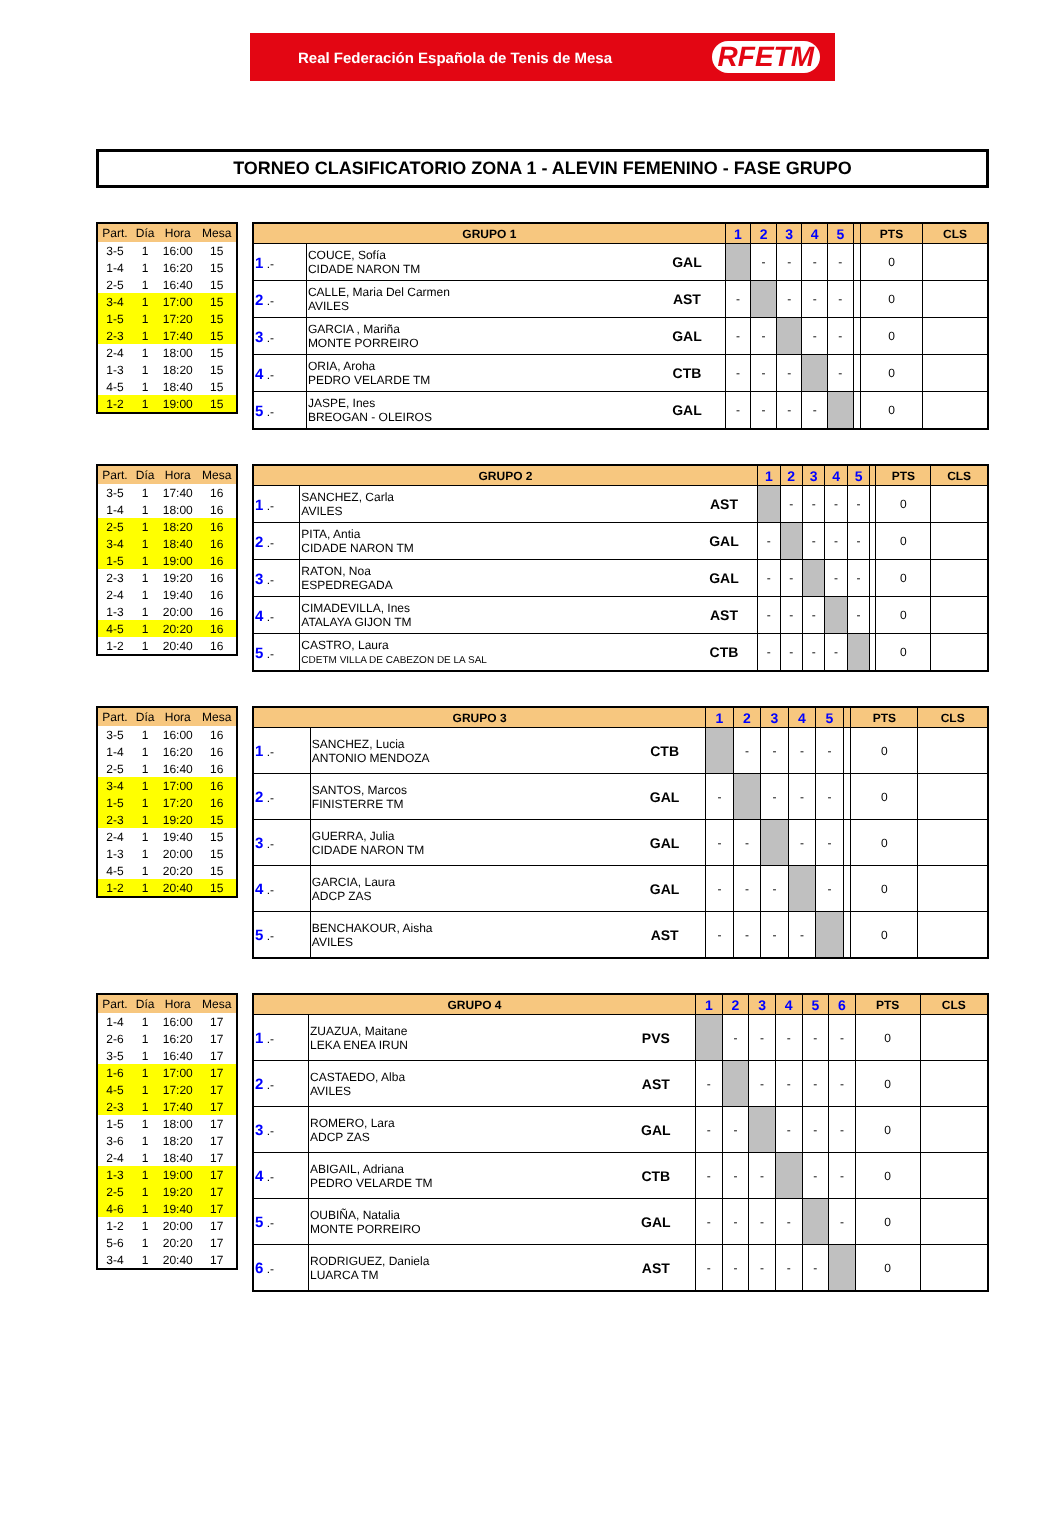Real Federación Española de Tenis de Mesa RFETM
TORNEO CLASIFICATORIO ZONA 1 - ALEVIN FEMENINO - FASE GRUPO
| Part. | Día | Hora | Mesa |
| --- | --- | --- | --- |
| 3-5 | 1 | 16:00 | 15 |
| 1-4 | 1 | 16:20 | 15 |
| 2-5 | 1 | 16:40 | 15 |
| 3-4 | 1 | 17:00 | 15 |
| 1-5 | 1 | 17:20 | 15 |
| 2-3 | 1 | 17:40 | 15 |
| 2-4 | 1 | 18:00 | 15 |
| 1-3 | 1 | 18:20 | 15 |
| 4-5 | 1 | 18:40 | 15 |
| 1-2 | 1 | 19:00 | 15 |
| GRUPO 1 | | | 1 | 2 | 3 | 4 | 5 | | PTS | CLS |
| --- | --- | --- | --- | --- | --- | --- | --- | --- | --- | --- |
| 1 .- | COUCE, Sofía CIDADE NARON TM | GAL | | - | - | - | - | | 0 | |
| 2 .- | CALLE, Maria Del Carmen AVILES | AST | - | | - | - | - | | 0 | |
| 3 .- | GARCIA , Mariña MONTE PORREIRO | GAL | - | - | | - | - | | 0 | |
| 4 .- | ORIA, Aroha PEDRO VELARDE TM | CTB | - | - | - | | - | | 0 | |
| 5 .- | JASPE, Ines BREOGAN - OLEIROS | GAL | - | - | - | - | | | 0 | |
| Part. | Día | Hora | Mesa |
| --- | --- | --- | --- |
| 3-5 | 1 | 17:40 | 16 |
| 1-4 | 1 | 18:00 | 16 |
| 2-5 | 1 | 18:20 | 16 |
| 3-4 | 1 | 18:40 | 16 |
| 1-5 | 1 | 19:00 | 16 |
| 2-3 | 1 | 19:20 | 16 |
| 2-4 | 1 | 19:40 | 16 |
| 1-3 | 1 | 20:00 | 16 |
| 4-5 | 1 | 20:20 | 16 |
| 1-2 | 1 | 20:40 | 16 |
| GRUPO 2 | | | 1 | 2 | 3 | 4 | 5 | | PTS | CLS |
| --- | --- | --- | --- | --- | --- | --- | --- | --- | --- | --- |
| 1 .- | SANCHEZ, Carla AVILES | AST | | - | - | - | - | | 0 | |
| 2 .- | PITA, Antia CIDADE NARON TM | GAL | - | | - | - | - | | 0 | |
| 3 .- | RATON, Noa ESPEDREGADA | GAL | - | - | | - | - | | 0 | |
| 4 .- | CIMADEVILLA, Ines ATALAYA GIJON TM | AST | - | - | - | | - | | 0 | |
| 5 .- | CASTRO, Laura CDETM VILLA DE CABEZON DE LA SAL | CTB | - | - | - | - | | | 0 | |
| Part. | Día | Hora | Mesa |
| --- | --- | --- | --- |
| 3-5 | 1 | 16:00 | 16 |
| 1-4 | 1 | 16:20 | 16 |
| 2-5 | 1 | 16:40 | 16 |
| 3-4 | 1 | 17:00 | 16 |
| 1-5 | 1 | 17:20 | 16 |
| 2-3 | 1 | 19:20 | 15 |
| 2-4 | 1 | 19:40 | 15 |
| 1-3 | 1 | 20:00 | 15 |
| 4-5 | 1 | 20:20 | 15 |
| 1-2 | 1 | 20:40 | 15 |
| GRUPO 3 | | | 1 | 2 | 3 | 4 | 5 | | PTS | CLS |
| --- | --- | --- | --- | --- | --- | --- | --- | --- | --- | --- |
| 1 .- | SANCHEZ, Lucia ANTONIO MENDOZA | CTB | | - | - | - | - | | 0 | |
| 2 .- | SANTOS, Marcos FINISTERRE TM | GAL | - | | - | - | - | | 0 | |
| 3 .- | GUERRA, Julia CIDADE NARON TM | GAL | - | - | | - | - | | 0 | |
| 4 .- | GARCIA, Laura ADCP ZAS | GAL | - | - | - | | - | | 0 | |
| 5 .- | BENCHAKOUR, Aisha AVILES | AST | - | - | - | - | | | 0 | |
| Part. | Día | Hora | Mesa |
| --- | --- | --- | --- |
| 1-4 | 1 | 16:00 | 17 |
| 2-6 | 1 | 16:20 | 17 |
| 3-5 | 1 | 16:40 | 17 |
| 1-6 | 1 | 17:00 | 17 |
| 4-5 | 1 | 17:20 | 17 |
| 2-3 | 1 | 17:40 | 17 |
| 1-5 | 1 | 18:00 | 17 |
| 3-6 | 1 | 18:20 | 17 |
| 2-4 | 1 | 18:40 | 17 |
| 1-3 | 1 | 19:00 | 17 |
| 2-5 | 1 | 19:20 | 17 |
| 4-6 | 1 | 19:40 | 17 |
| 1-2 | 1 | 20:00 | 17 |
| 5-6 | 1 | 20:20 | 17 |
| 3-4 | 1 | 20:40 | 17 |
| GRUPO 4 | | | 1 | 2 | 3 | 4 | 5 | 6 | PTS | CLS |
| --- | --- | --- | --- | --- | --- | --- | --- | --- | --- | --- |
| 1 .- | ZUAZUA, Maitane LEKA ENEA IRUN | PVS | | - | - | - | - | - | 0 | |
| 2 .- | CASTAEDO, Alba AVILES | AST | - | | - | - | - | - | 0 | |
| 3 .- | ROMERO, Lara ADCP ZAS | GAL | - | - | | - | - | - | 0 | |
| 4 .- | ABIGAIL, Adriana PEDRO VELARDE TM | CTB | - | - | - | | - | - | 0 | |
| 5 .- | OUBIÑA, Natalia MONTE PORREIRO | GAL | - | - | - | - | | - | 0 | |
| 6 .- | RODRIGUEZ, Daniela LUARCA TM | AST | - | - | - | - | - | | 0 | |